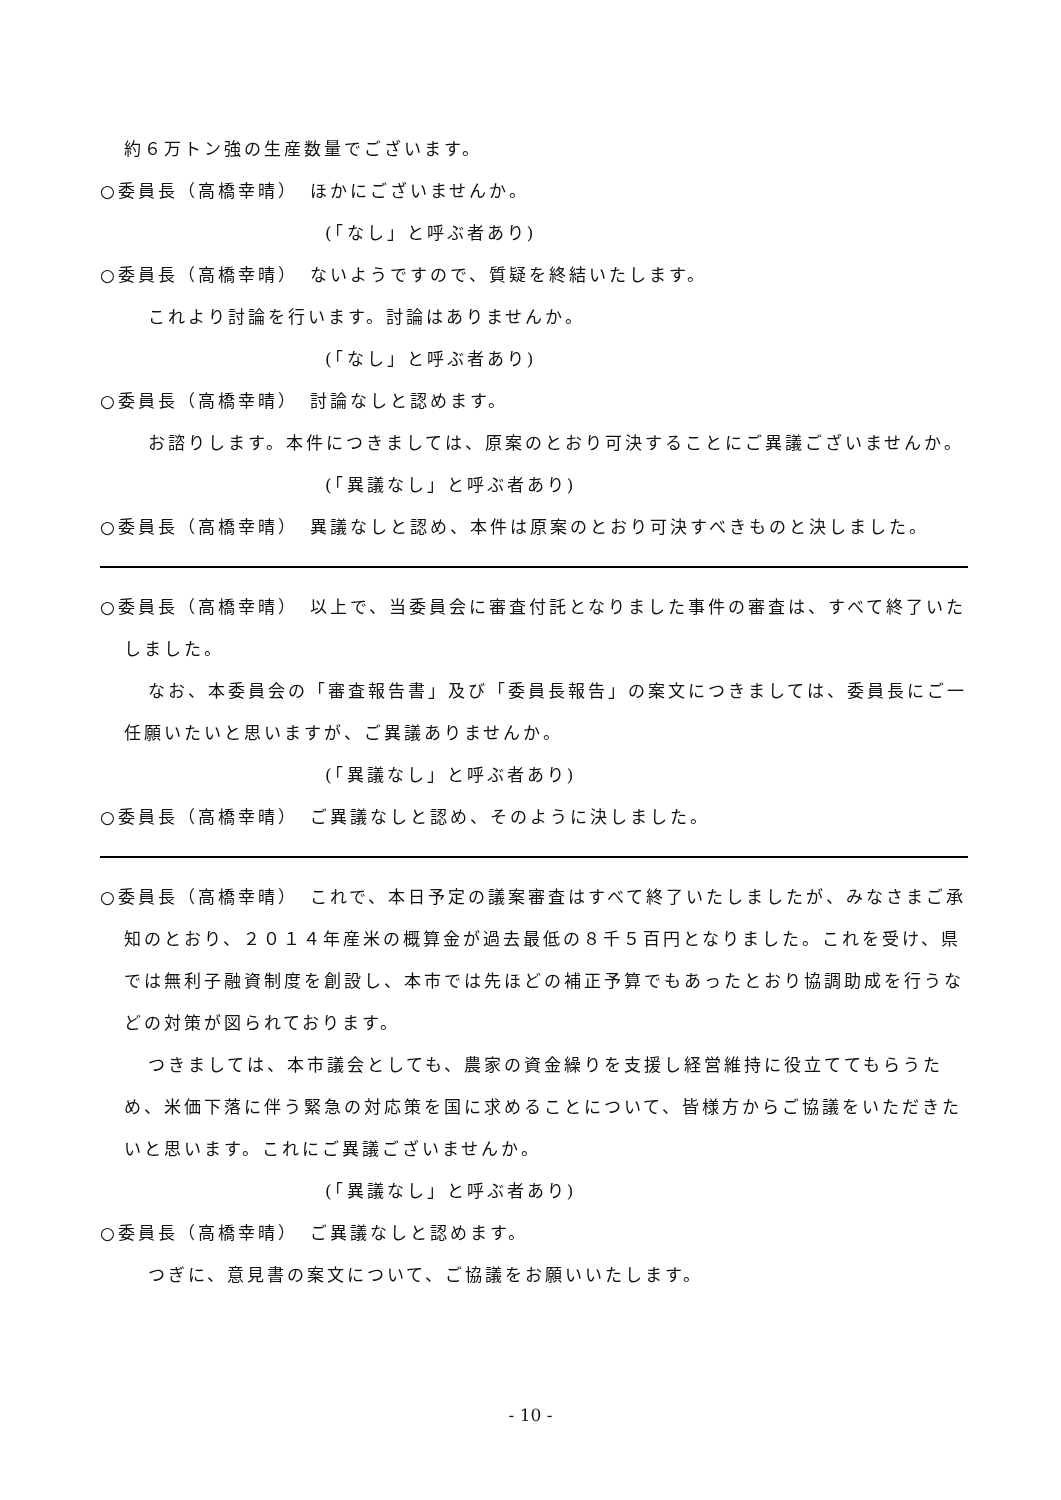約６万トン強の生産数量でございます。
○委員長（高橋幸晴）　ほかにございませんか。
(「なし」と呼ぶ者あり)
○委員長（高橋幸晴）　ないようですので、質疑を終結いたします。
これより討論を行います。討論はありませんか。
(「なし」と呼ぶ者あり)
○委員長（高橋幸晴）　討論なしと認めます。
お諮りします。本件につきましては、原案のとおり可決することにご異議ございませんか。
(「異議なし」と呼ぶ者あり)
○委員長（高橋幸晴）　異議なしと認め、本件は原案のとおり可決すべきものと決しました。
○委員長（高橋幸晴）　以上で、当委員会に審査付託となりました事件の審査は、すべて終了いたしました。
なお、本委員会の「審査報告書」及び「委員長報告」の案文につきましては、委員長にご一任願いたいと思いますが、ご異議ありませんか。
(「異議なし」と呼ぶ者あり)
○委員長（高橋幸晴）　ご異議なしと認め、そのように決しました。
○委員長（高橋幸晴）　これで、本日予定の議案審査はすべて終了いたしましたが、みなさまご承知のとおり、２０１４年産米の概算金が過去最低の８千５百円となりました。これを受け、県では無利子融資制度を創設し、本市では先ほどの補正予算でもあったとおり協調助成を行うなどの対策が図られております。
つきましては、本市議会としても、農家の資金繰りを支援し経営維持に役立ててもらうため、米価下落に伴う緊急の対応策を国に求めることについて、皆様方からご協議をいただきたいと思います。これにご異議ございませんか。
(「異議なし」と呼ぶ者あり)
○委員長（高橋幸晴）　ご異議なしと認めます。
つぎに、意見書の案文について、ご協議をお願いいたします。
- 10 -